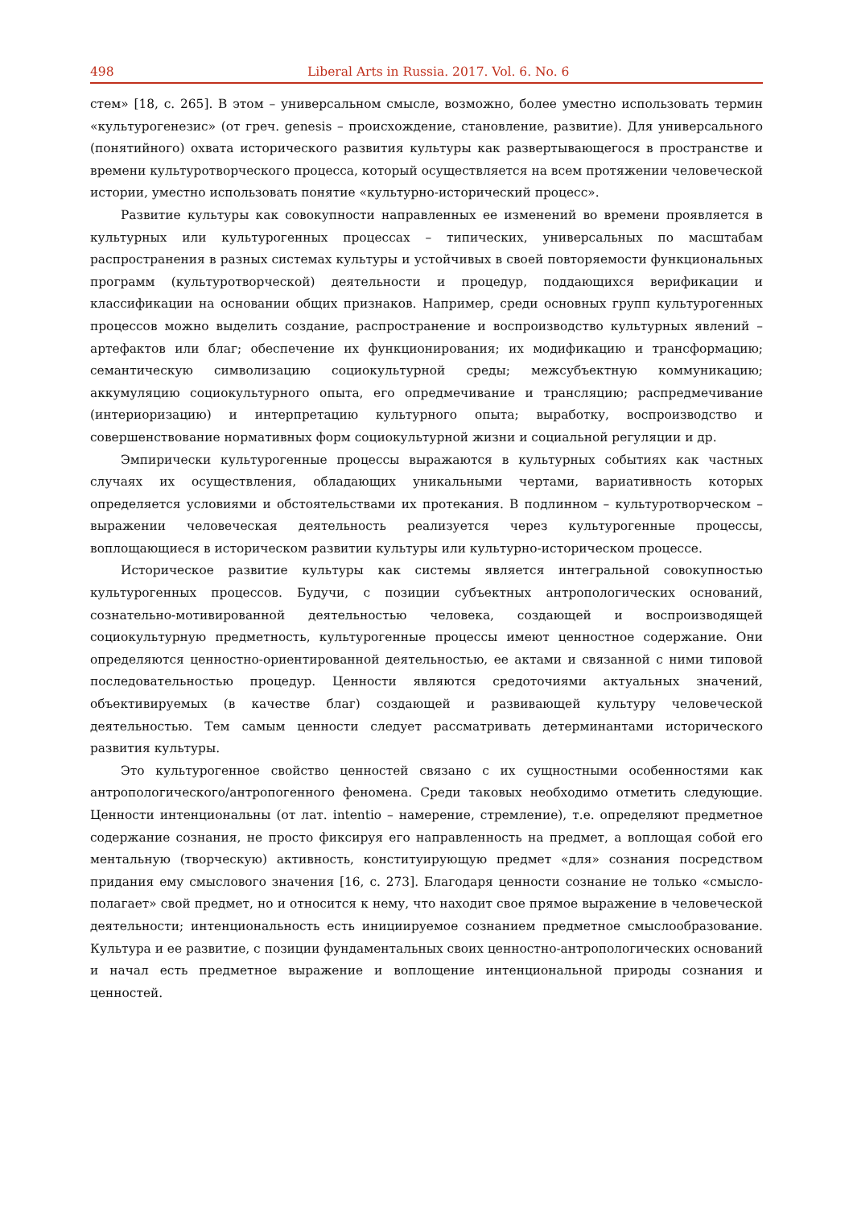498 Liberal Arts in Russia. 2017. Vol. 6. No. 6
стем» [18, с. 265]. В этом – универсальном смысле, возможно, более уместно использовать термин «культурогенезис» (от греч. genesis – происхождение, становление, развитие). Для универсального (понятийного) охвата исторического развития культуры как развертывающегося в пространстве и времени культуротворческого процесса, который осуществляется на всем протяжении человеческой истории, уместно использовать понятие «культурно-исторический процесс».
Развитие культуры как совокупности направленных ее изменений во времени проявляется в культурных или культурогенных процессах – типических, универсальных по масштабам распространения в разных системах культуры и устойчивых в своей повторяемости функциональных программ (культуротворческой) деятельности и процедур, поддающихся верификации и классификации на основании общих признаков. Например, среди основных групп культурогенных процессов можно выделить создание, распространение и воспроизводство культурных явлений – артефактов или благ; обеспечение их функционирования; их модификацию и трансформацию; семантическую символизацию социокультурной среды; межсубъектную коммуникацию; аккумуляцию социокультурного опыта, его опредмечивание и трансляцию; распредмечивание (интериоризацию) и интерпретацию культурного опыта; выработку, воспроизводство и совершенствование нормативных форм социокультурной жизни и социальной регуляции и др.
Эмпирически культурогенные процессы выражаются в культурных событиях как частных случаях их осуществления, обладающих уникальными чертами, вариативность которых определяется условиями и обстоятельствами их протекания. В подлинном – культуротворческом – выражении человеческая деятельность реализуется через культурогенные процессы, воплощающиеся в историческом развитии культуры или культурно-историческом процессе.
Историческое развитие культуры как системы является интегральной совокупностью культурогенных процессов. Будучи, с позиции субъектных антропологических оснований, сознательно-мотивированной деятельностью человека, создающей и воспроизводящей социокультурную предметность, культурогенные процессы имеют ценностное содержание. Они определяются ценностно-ориентированной деятельностью, ее актами и связанной с ними типовой последовательностью процедур. Ценности являются средоточиями актуальных значений, объективируемых (в качестве благ) создающей и развивающей культуру человеческой деятельностью. Тем самым ценности следует рассматривать детерминантами исторического развития культуры.
Это культурогенное свойство ценностей связано с их сущностными особенностями как антропологического/антропогенного феномена. Среди таковых необходимо отметить следующие. Ценности интенциональны (от лат. intentio – намерение, стремление), т.е. определяют предметное содержание сознания, не просто фиксируя его направленность на предмет, а воплощая собой его ментальную (творческую) активность, конституирующую предмет «для» сознания посредством придания ему смыслового значения [16, с. 273]. Благодаря ценности сознание не только «смысло-полагает» свой предмет, но и относится к нему, что находит свое прямое выражение в человеческой деятельности; интенциональность есть инициируемое сознанием предметное смыслообразование. Культура и ее развитие, с позиции фундаментальных своих ценностно-антропологических оснований и начал есть предметное выражение и воплощение интенциональной природы сознания и ценностей.